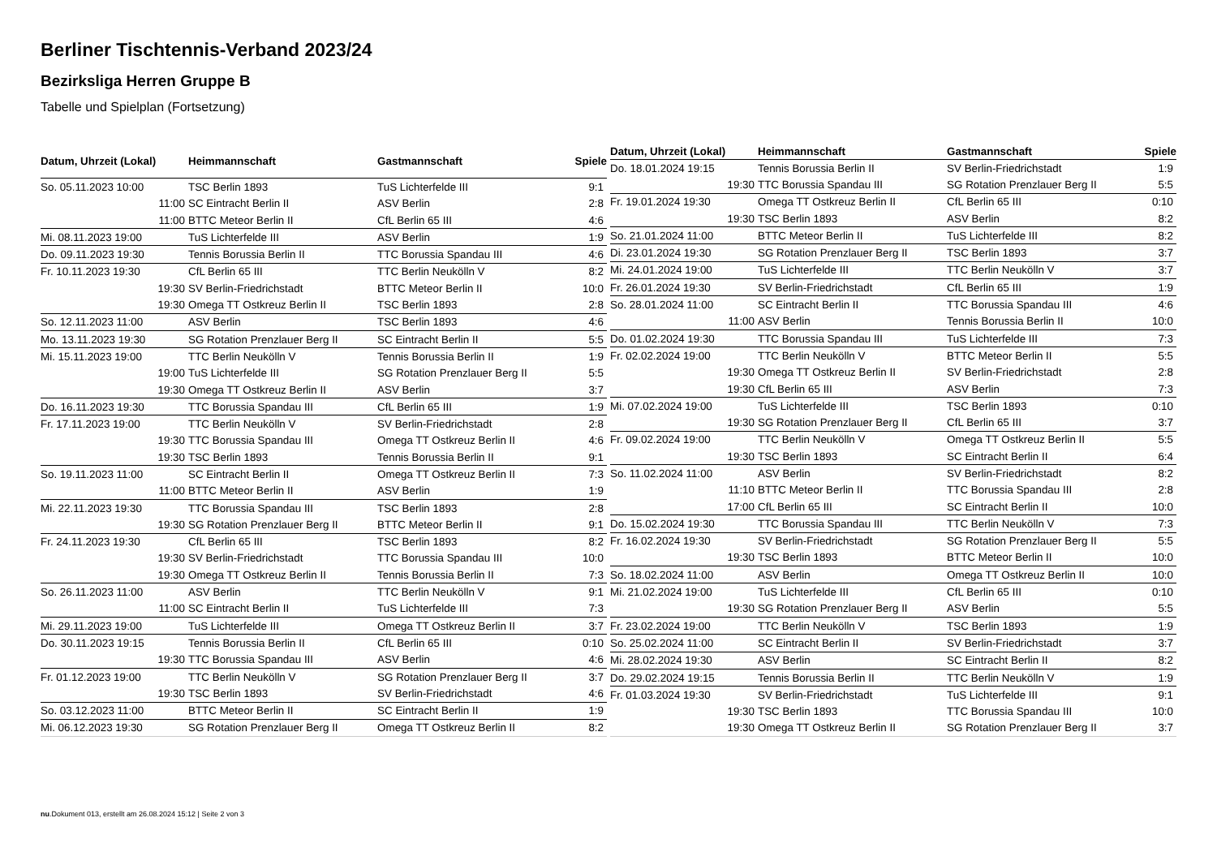Berliner Tischtennis-Verband 2023/24
Bezirksliga Herren Gruppe B
Tabelle und Spielplan (Fortsetzung)
| Datum, Uhrzeit (Lokal) | Heimmannschaft | Gastmannschaft | Spiele |
| --- | --- | --- | --- |
| So. 05.11.2023 10:00 | TSC Berlin 1893 | TuS Lichterfelde III | 9:1 |
| 11:00 | SC Eintracht Berlin II | ASV Berlin | 2:8 |
| 11:00 | BTTC Meteor Berlin II | CfL Berlin 65 III | 4:6 |
| Mi. 08.11.2023 19:00 | TuS Lichterfelde III | ASV Berlin | 1:9 |
| Do. 09.11.2023 19:30 | Tennis Borussia Berlin II | TTC Borussia Spandau III | 4:6 |
| Fr. 10.11.2023 19:30 | CfL Berlin 65 III | TTC Berlin Neukölln V | 8:2 |
| 19:30 | SV Berlin-Friedrichstadt | BTTC Meteor Berlin II | 10:0 |
| 19:30 | Omega TT Ostkreuz Berlin II | TSC Berlin 1893 | 2:8 |
| So. 12.11.2023 11:00 | ASV Berlin | TSC Berlin 1893 | 4:6 |
| Mo. 13.11.2023 19:30 | SG Rotation Prenzlauer Berg II | SC Eintracht Berlin II | 5:5 |
| Mi. 15.11.2023 19:00 | TTC Berlin Neukölln V | Tennis Borussia Berlin II | 1:9 |
| 19:00 | TuS Lichterfelde III | SG Rotation Prenzlauer Berg II | 5:5 |
| 19:30 | Omega TT Ostkreuz Berlin II | ASV Berlin | 3:7 |
| Do. 16.11.2023 19:30 | TTC Borussia Spandau III | CfL Berlin 65 III | 1:9 |
| Fr. 17.11.2023 19:00 | TTC Berlin Neukölln V | SV Berlin-Friedrichstadt | 2:8 |
| 19:30 | TTC Borussia Spandau III | Omega TT Ostkreuz Berlin II | 4:6 |
| 19:30 | TSC Berlin 1893 | Tennis Borussia Berlin II | 9:1 |
| So. 19.11.2023 11:00 | SC Eintracht Berlin II | Omega TT Ostkreuz Berlin II | 7:3 |
| 11:00 | BTTC Meteor Berlin II | ASV Berlin | 1:9 |
| Mi. 22.11.2023 19:30 | TTC Borussia Spandau III | TSC Berlin 1893 | 2:8 |
| 19:30 | SG Rotation Prenzlauer Berg II | BTTC Meteor Berlin II | 9:1 |
| Fr. 24.11.2023 19:30 | CfL Berlin 65 III | TSC Berlin 1893 | 8:2 |
| 19:30 | SV Berlin-Friedrichstadt | TTC Borussia Spandau III | 10:0 |
| 19:30 | Omega TT Ostkreuz Berlin II | Tennis Borussia Berlin II | 7:3 |
| So. 26.11.2023 11:00 | ASV Berlin | TTC Berlin Neukölln V | 9:1 |
| 11:00 | SC Eintracht Berlin II | TuS Lichterfelde III | 7:3 |
| Mi. 29.11.2023 19:00 | TuS Lichterfelde III | Omega TT Ostkreuz Berlin II | 3:7 |
| Do. 30.11.2023 19:15 | Tennis Borussia Berlin II | CfL Berlin 65 III | 0:10 |
| 19:30 | TTC Borussia Spandau III | ASV Berlin | 4:6 |
| Fr. 01.12.2023 19:00 | TTC Berlin Neukölln V | SG Rotation Prenzlauer Berg II | 3:7 |
| 19:30 | TSC Berlin 1893 | SV Berlin-Friedrichstadt | 4:6 |
| So. 03.12.2023 11:00 | BTTC Meteor Berlin II | SC Eintracht Berlin II | 1:9 |
| Mi. 06.12.2023 19:30 | SG Rotation Prenzlauer Berg II | Omega TT Ostkreuz Berlin II | 8:2 |
| Datum, Uhrzeit (Lokal) | Heimmannschaft | Gastmannschaft | Spiele |
| --- | --- | --- | --- |
| Do. 18.01.2024 19:15 | Tennis Borussia Berlin II | SV Berlin-Friedrichstadt | 1:9 |
| 19:30 | TTC Borussia Spandau III | SG Rotation Prenzlauer Berg II | 5:5 |
| Fr. 19.01.2024 19:30 | Omega TT Ostkreuz Berlin II | CfL Berlin 65 III | 0:10 |
| 19:30 | TSC Berlin 1893 | ASV Berlin | 8:2 |
| So. 21.01.2024 11:00 | BTTC Meteor Berlin II | TuS Lichterfelde III | 8:2 |
| Di. 23.01.2024 19:30 | SG Rotation Prenzlauer Berg II | TSC Berlin 1893 | 3:7 |
| Mi. 24.01.2024 19:00 | TuS Lichterfelde III | TTC Berlin Neukölln V | 3:7 |
| Fr. 26.01.2024 19:30 | SV Berlin-Friedrichstadt | CfL Berlin 65 III | 1:9 |
| So. 28.01.2024 11:00 | SC Eintracht Berlin II | TTC Borussia Spandau III | 4:6 |
| 11:00 | ASV Berlin | Tennis Borussia Berlin II | 10:0 |
| Do. 01.02.2024 19:30 | TTC Borussia Spandau III | TuS Lichterfelde III | 7:3 |
| Fr. 02.02.2024 19:00 | TTC Berlin Neukölln V | BTTC Meteor Berlin II | 5:5 |
| 19:30 | Omega TT Ostkreuz Berlin II | SV Berlin-Friedrichstadt | 2:8 |
| 19:30 | CfL Berlin 65 III | ASV Berlin | 7:3 |
| Mi. 07.02.2024 19:00 | TuS Lichterfelde III | TSC Berlin 1893 | 0:10 |
| 19:30 | SG Rotation Prenzlauer Berg II | CfL Berlin 65 III | 3:7 |
| Fr. 09.02.2024 19:00 | TTC Berlin Neukölln V | Omega TT Ostkreuz Berlin II | 5:5 |
| 19:30 | TSC Berlin 1893 | SC Eintracht Berlin II | 6:4 |
| So. 11.02.2024 11:00 | ASV Berlin | SV Berlin-Friedrichstadt | 8:2 |
| 11:10 | BTTC Meteor Berlin II | TTC Borussia Spandau III | 2:8 |
| 17:00 | CfL Berlin 65 III | SC Eintracht Berlin II | 10:0 |
| Do. 15.02.2024 19:30 | TTC Borussia Spandau III | TTC Berlin Neukölln V | 7:3 |
| Fr. 16.02.2024 19:30 | SV Berlin-Friedrichstadt | SG Rotation Prenzlauer Berg II | 5:5 |
| 19:30 | TSC Berlin 1893 | BTTC Meteor Berlin II | 10:0 |
| So. 18.02.2024 11:00 | ASV Berlin | Omega TT Ostkreuz Berlin II | 10:0 |
| Mi. 21.02.2024 19:00 | TuS Lichterfelde III | CfL Berlin 65 III | 0:10 |
| 19:30 | SG Rotation Prenzlauer Berg II | ASV Berlin | 5:5 |
| Fr. 23.02.2024 19:00 | TTC Berlin Neukölln V | TSC Berlin 1893 | 1:9 |
| So. 25.02.2024 11:00 | SC Eintracht Berlin II | SV Berlin-Friedrichstadt | 3:7 |
| Mi. 28.02.2024 19:30 | ASV Berlin | SC Eintracht Berlin II | 8:2 |
| Do. 29.02.2024 19:15 | Tennis Borussia Berlin II | TTC Berlin Neukölln V | 1:9 |
| Fr. 01.03.2024 19:30 | SV Berlin-Friedrichstadt | TuS Lichterfelde III | 9:1 |
| 19:30 | TSC Berlin 1893 | TTC Borussia Spandau III | 10:0 |
| 19:30 | Omega TT Ostkreuz Berlin II | SG Rotation Prenzlauer Berg II | 3:7 |
nu.Dokument 013, erstellt am 26.08.2024 15:12 | Seite 2 von 3